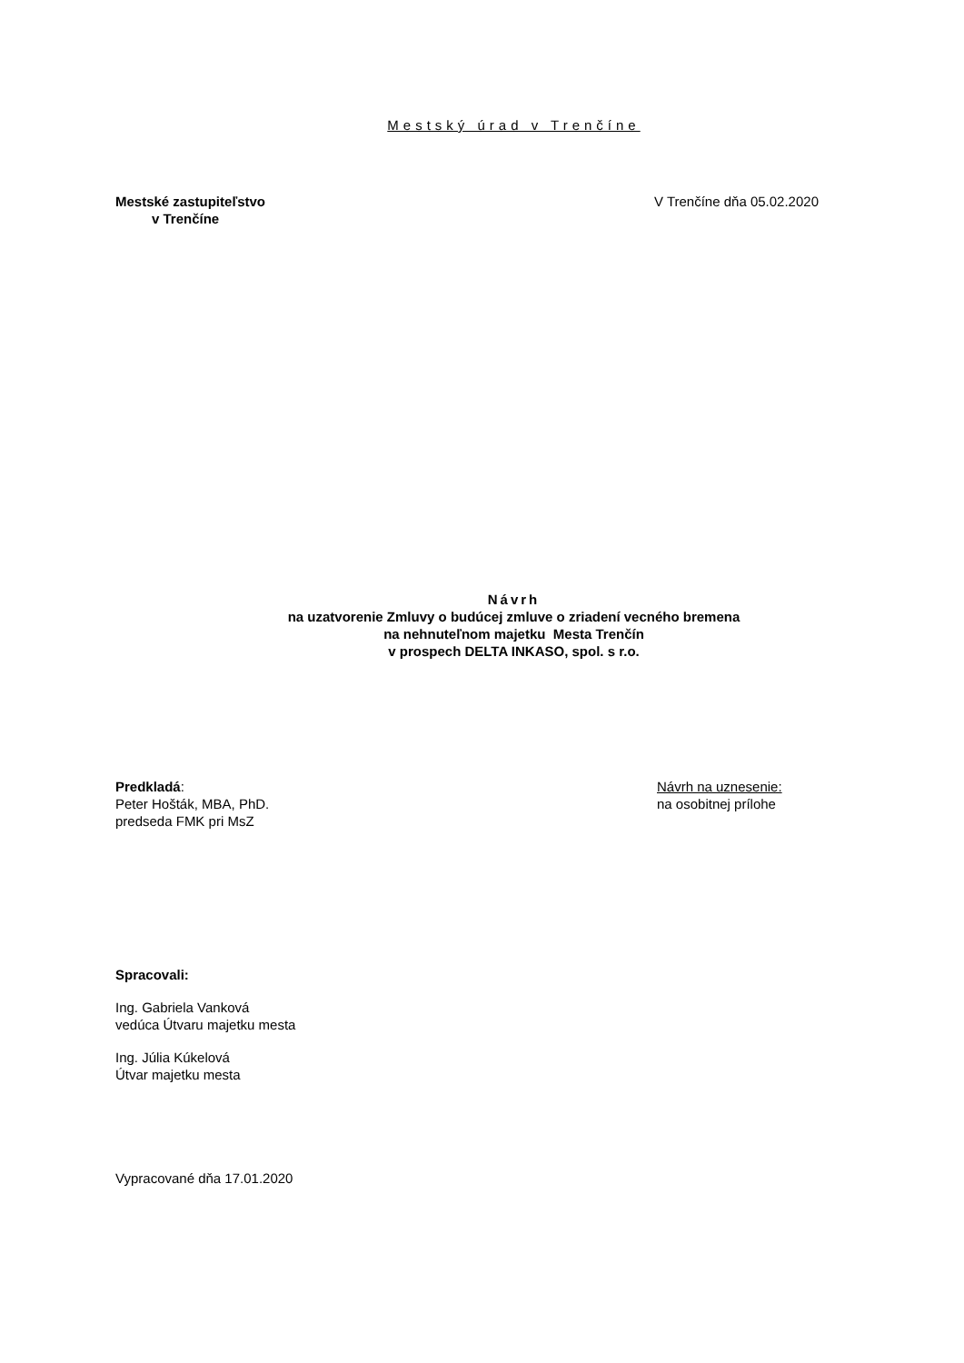Mestský úrad v Trenčíne
Mestské zastupiteľstvo
v Trenčíne
V Trenčíne dňa 05.02.2020
Návrh
na uzatvorenie Zmluvy o budúcej zmluve o zriadení vecného bremena
na nehnuteľnom majetku Mesta Trenčín
v prospech DELTA INKASO, spol. s r.o.
Predkladá:
Peter Hošták, MBA, PhD.
predseda FMK pri MsZ
Návrh na uznesenie:
na osobitnej prílohe
Spracovali:
Ing. Gabriela Vanková
vedúca Útvaru majetku mesta
Ing. Júlia Kúkelová
Útvar majetku mesta
Vypracované dňa 17.01.2020